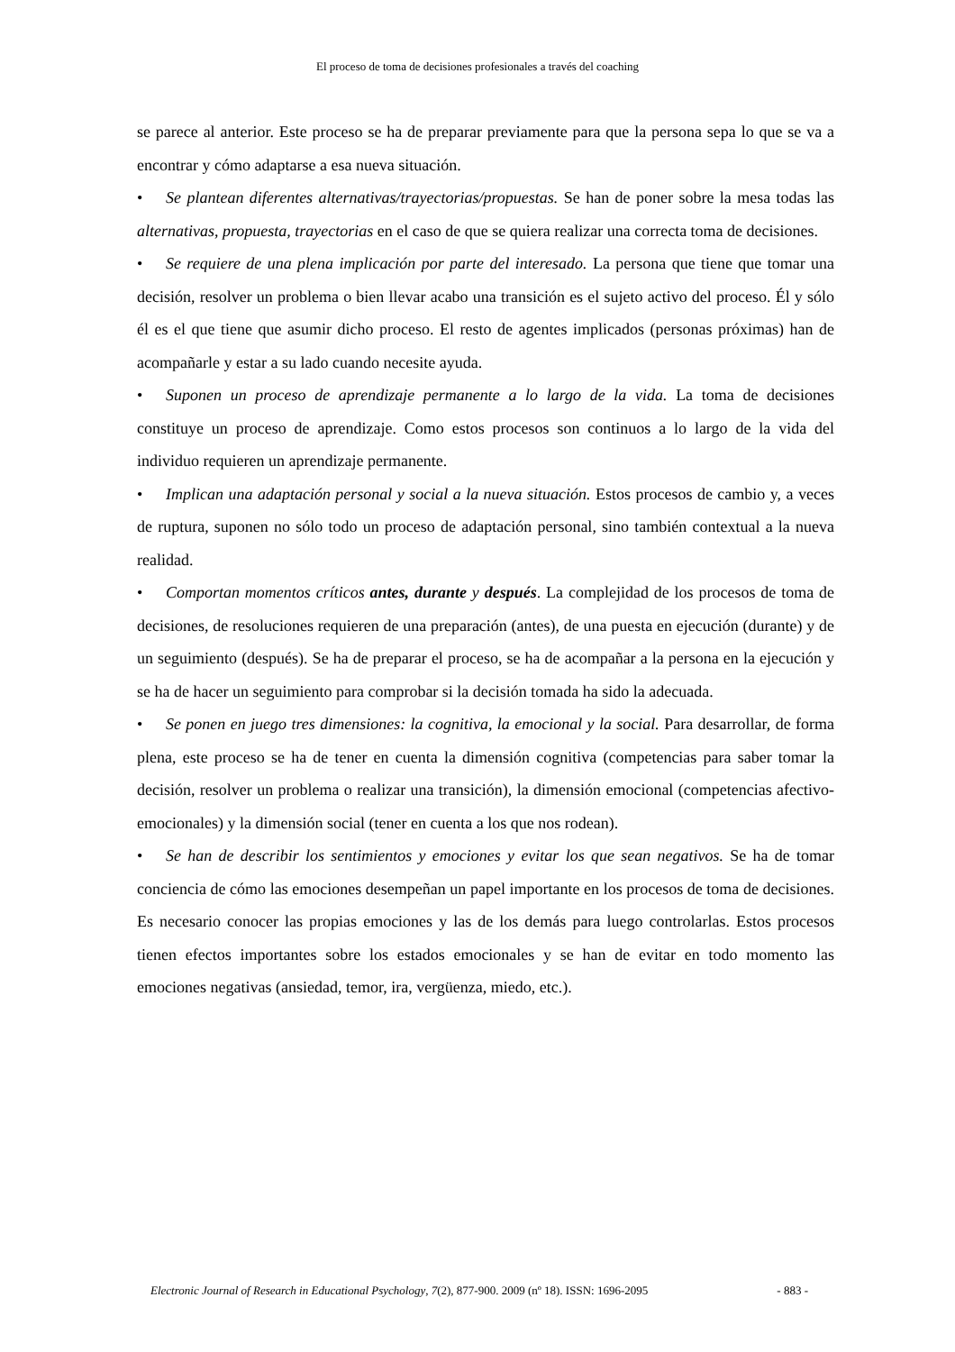El proceso de toma de decisiones profesionales a través del coaching
se parece al anterior. Este proceso se ha de preparar previamente para que la persona sepa lo que se va a encontrar y cómo adaptarse a esa nueva situación.
• Se plantean diferentes alternativas/trayectorias/propuestas. Se han de poner sobre la mesa todas las alternativas, propuesta, trayectorias en el caso de que se quiera realizar una correcta toma de decisiones.
• Se requiere de una plena implicación por parte del interesado. La persona que tiene que tomar una decisión, resolver un problema o bien llevar acabo una transición es el sujeto activo del proceso. Él y sólo él es el que tiene que asumir dicho proceso. El resto de agentes implicados (personas próximas) han de acompañarle y estar a su lado cuando necesite ayuda.
• Suponen un proceso de aprendizaje permanente a lo largo de la vida. La toma de decisiones constituye un proceso de aprendizaje. Como estos procesos son continuos a lo largo de la vida del individuo requieren un aprendizaje permanente.
• Implican una adaptación personal y social a la nueva situación. Estos procesos de cambio y, a veces de ruptura, suponen no sólo todo un proceso de adaptación personal, sino también contextual a la nueva realidad.
• Comportan momentos críticos antes, durante y después. La complejidad de los procesos de toma de decisiones, de resoluciones requieren de una preparación (antes), de una puesta en ejecución (durante) y de un seguimiento (después). Se ha de preparar el proceso, se ha de acompañar a la persona en la ejecución y se ha de hacer un seguimiento para comprobar si la decisión tomada ha sido la adecuada.
• Se ponen en juego tres dimensiones: la cognitiva, la emocional y la social. Para desarrollar, de forma plena, este proceso se ha de tener en cuenta la dimensión cognitiva (competencias para saber tomar la decisión, resolver un problema o realizar una transición), la dimensión emocional (competencias afectivo-emocionales) y la dimensión social (tener en cuenta a los que nos rodean).
• Se han de describir los sentimientos y emociones y evitar los que sean negativos. Se ha de tomar conciencia de cómo las emociones desempeñan un papel importante en los procesos de toma de decisiones. Es necesario conocer las propias emociones y las de los demás para luego controlarlas. Estos procesos tienen efectos importantes sobre los estados emocionales y se han de evitar en todo momento las emociones negativas (ansiedad, temor, ira, vergüenza, miedo, etc.).
Electronic Journal of Research in Educational Psychology, 7(2), 877-900. 2009 (nº 18). ISSN: 1696-2095 - 883 -